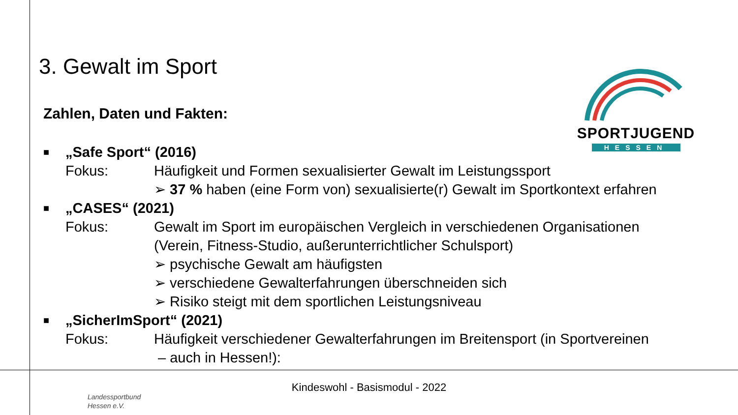3. Gewalt im Sport
SPORTJUGEND
HESSEN
Zahlen, Daten und Fakten:
■
„Safe Sport“ (2016)
Fokus: Häufigkeit und Formen sexualisierter Gewalt im Leistungssport
➢ 37 % haben (eine Form von) sexualisierte(r) Gewalt im Sportkontext erfahren
■
„CASES“ (2021)
Fokus: Gewalt im Sport im europäischen Vergleich in verschiedenen Organisationen
(Verein, Fitness-Studio, außerunterrichtlicher Schulsport)
➢ psychische Gewalt am häufigsten
➢ verschiedene Gewalterfahrungen überschneiden sich
➢ Risiko steigt mit dem sportlichen Leistungsniveau
■
„SicherImSport“ (2021)
Fokus: Häufigkeit verschiedener Gewalterfahrungen im Breitensport (in Sportvereinen
– auch in Hessen!):
Kindeswohl - Basismodul - 2022
Landessportbund
Hessen e.V.